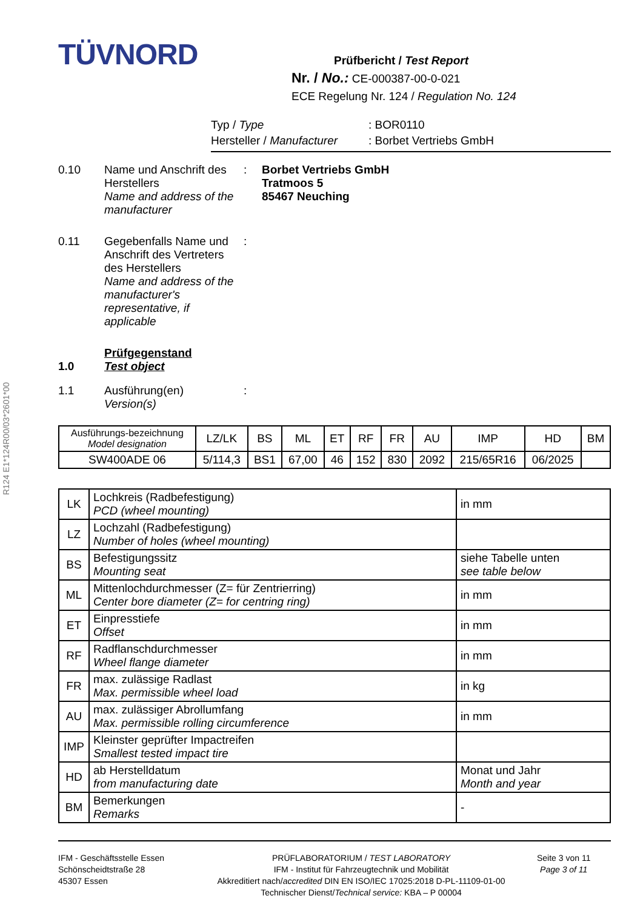R124 E1*124R00/03*2601*00
TÜVNORD
Prüfbericht / Test Report
Nr. / No.: CE-000387-00-0-021
ECE Regelung Nr. 124 / Regulation No. 124
Typ / Type: BOR0110
Hersteller / Manufacturer: Borbet Vertriebs GmbH
0.10 Name und Anschrift des Herstellers
Name and address of the manufacturer
: Borbet Vertriebs GmbH
Tratmoos 5
85467 Neuching
0.11 Gegebenfalls Name und Anschrift des Vertreters des Herstellers
Name and address of the manufacturer's representative, if applicable
:
1.0 Prüfgegenstand
Test object
1.1 Ausführung(en)
Version(s)
:
| Ausführungs-bezeichnung Model designation | LZ/LK | BS | ML | ET | RF | FR | AU | IMP | HD | BM |
| SW400ADE 06 | 5/114,3 | BS1 | 67,00 | 46 | 152 | 830 | 2092 | 215/65R16 | 06/2025 | |
| LK | Lochkreis (Radbefestigung) PCD (wheel mounting) | in mm |
| LZ | Lochzahl (Radbefestigung) Number of holes (wheel mounting) | |
| BS | Befestigungssitz Mounting seat | siehe Tabelle unten see table below |
| ML | Mittenlochdurchmesser (Z= für Zentrierring) Center bore diameter (Z= for centring ring) | in mm |
| ET | Einpresstiefe Offset | in mm |
| RF | Radflanschdurchmesser Wheel flange diameter | in mm |
| FR | max. zulässige Radlast Max. permissible wheel load | in kg |
| AU | max. zulässiger Abrollumfang Max. permissible rolling circumference | in mm |
| IMP | Kleinster geprüfter Impactreifen Smallest tested impact tire | |
| HD | ab Herstelldatum from manufacturing date | Monat und Jahr Month and year |
| BM | Bemerkungen Remarks | - |
IFM - Geschäftsstelle Essen
Schönscheidtstraße 28
45307 Essen
PRÜFLABORATORIUM / TEST LABORATORY
IFM - Institut für Fahrzeugtechnik und Mobilität
Akkreditiert nach/accredited DIN EN ISO/IEC 17025:2018 D-PL-11109-01-00
Technischer Dienst/Technical service: KBA – P 00004
Seite 3 von 11
Page 3 of 11